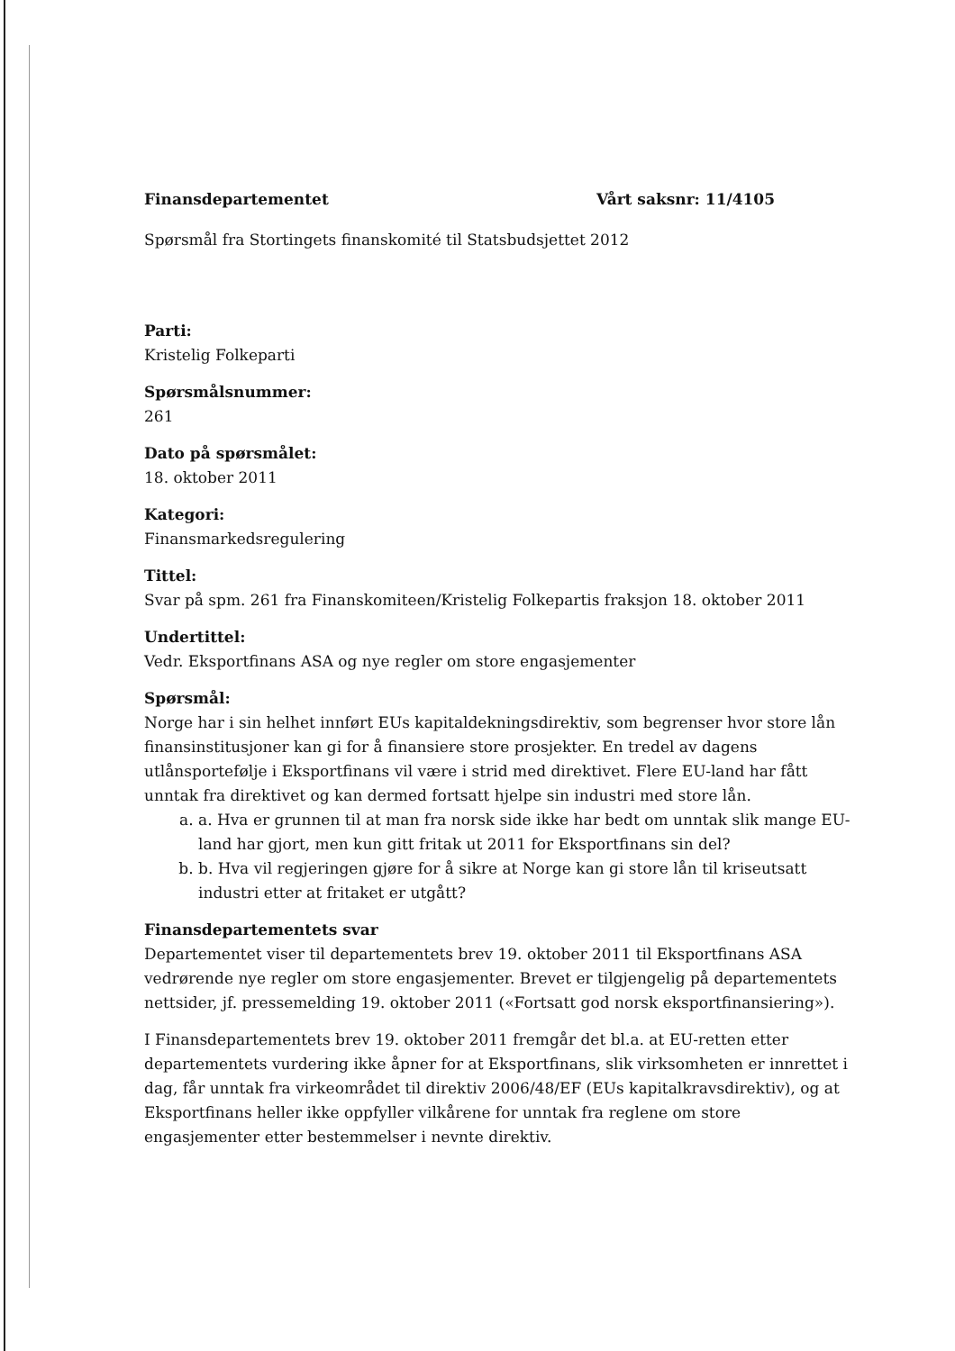Finansdepartementet Vårt saksnr: 11/4105
Spørsmål fra Stortingets finanskomité til Statsbudsjettet 2012
Parti:
Kristelig Folkeparti
Spørsmålsnummer:
261
Dato på spørsmålet:
18. oktober 2011
Kategori:
Finansmarkedsregulering
Tittel:
Svar på spm. 261 fra Finanskomiteen/Kristelig Folkepartis fraksjon 18. oktober 2011
Undertittel:
Vedr. Eksportfinans ASA og nye regler om store engasjementer
Spørsmål:
Norge har i sin helhet innført EUs kapitaldekningsdirektiv, som begrenser hvor store lån finansinstitusjoner kan gi for å finansiere store prosjekter. En tredel av dagens utlånsportefølje i Eksportfinans vil være i strid med direktivet. Flere EU-land har fått unntak fra direktivet og kan dermed fortsatt hjelpe sin industri med store lån.
a. a. Hva er grunnen til at man fra norsk side ikke har bedt om unntak slik mange EU-land har gjort, men kun gitt fritak ut 2011 for Eksportfinans sin del?
b. b. Hva vil regjeringen gjøre for å sikre at Norge kan gi store lån til kriseutsatt industri etter at fritaket er utgått?
Finansdepartementets svar
Departementet viser til departementets brev 19. oktober 2011 til Eksportfinans ASA vedrørende nye regler om store engasjementer. Brevet er tilgjengelig på departementets nettsider, jf. pressemelding 19. oktober 2011 («Fortsatt god norsk eksportfinansiering»).
I Finansdepartementets brev 19. oktober 2011 fremgår det bl.a. at EU-retten etter departementets vurdering ikke åpner for at Eksportfinans, slik virksomheten er innrettet i dag, får unntak fra virkeområdet til direktiv 2006/48/EF (EUs kapitalkravsdirektiv), og at Eksportfinans heller ikke oppfyller vilkårene for unntak fra reglene om store engasjementer etter bestemmelser i nevnte direktiv.